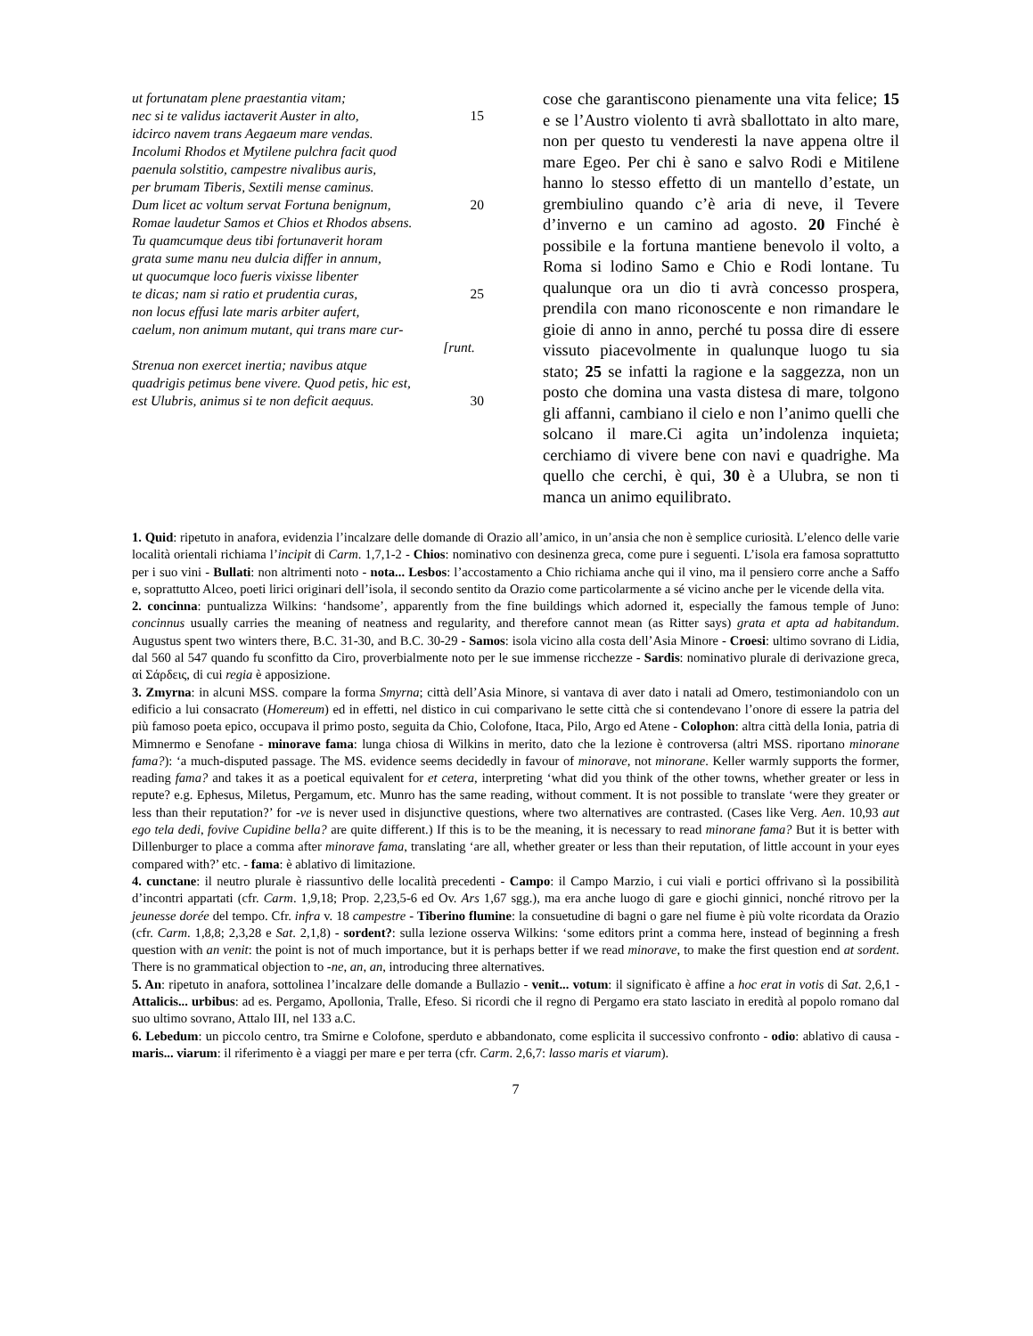ut fortunatam plene praestantia vitam;
nec si te validus iactaverit Auster in alto, 15
idcirco navem trans Aegaeum mare vendas.
Incolumi Rhodos et Mytilene pulchra facit quod
paenula solstitio, campestre nivalibus auris,
per brumam Tiberis, Sextili mense caminus.
Dum licet ac voltum servat Fortuna benignum, 20
Romae laudetur Samos et Chios et Rhodos absens.
Tu quamcumque deus tibi fortunaverit horam
grata sume manu neu dulcia differ in annum,
ut quocumque loco fueris vixisse libenter
te dicas; nam si ratio et prudentia curas, 25
non locus effusi late maris arbiter aufert,
caelum, non animum mutant, qui trans mare cur-
[runt.
Strenua non exercet inertia; navibus atque
quadrigis petimus bene vivere. Quod petis, hic est,
est Ulubris, animus si te non deficit aequus. 30
cose che garantiscono pienamente una vita felice; 15 e se l’Austro violento ti avrà sballottato in alto mare, non per questo tu venderesti la nave appena oltre il mare Egeo. Per chi è sano e salvo Rodi e Mitilene hanno lo stesso effetto di un mantello d’estate, un grembiulino quando c’è aria di neve, il Tevere d’inverno e un camino ad agosto. 20 Finché è possibile e la fortuna mantiene benevolo il volto, a Roma si lodino Samo e Chio e Rodi lontane. Tu qualunque ora un dio ti avrà concesso prospera, prendila con mano riconoscente e non rimandare le gioie di anno in anno, perché tu possa dire di essere vissuto piacevolmente in qualunque luogo tu sia stato; 25 se infatti la ragione e la saggezza, non un posto che domina una vasta distesa di mare, tolgono gli affanni, cambiano il cielo e non l’animo quelli che solcano il mare.Ci agita un’indolenza inquieta; cerchiamo di vivere bene con navi e quadrighe. Ma quello che cerchi, è qui, 30 è a Ulubra, se non ti manca un animo equilibrato.
1. Quid: ripetuto in anafora, evidenzia l’incalzare delle domande di Orazio all’amico, in un’ansia che non è semplice curiosità. L’elenco delle varie località orientali richiama l’incipit di Carm. 1,7,1-2 - Chios: nominativo con desinenza greca, come pure i seguenti. L’isola era famosa soprattutto per i suo vini - Bullati: non altrimenti noto - nota... Lesbos: l’accostamento a Chio richiama anche qui il vino, ma il pensiero corre anche a Saffo e, soprattutto Alceo, poeti lirici originari dell’isola, il secondo sentito da Orazio come particolarmente a sé vicino anche per le vicende della vita.
2. concinna: puntualizza Wilkins: ‘handsome’, apparently from the fine buildings which adorned it, especially the famous temple of Juno: concinnus usually carries the meaning of neatness and regularity, and therefore cannot mean (as Ritter says) grata et apta ad habitandum. Augustus spent two winters there, B.C. 31-30, and B.C. 30-29 - Samos: isola vicino alla costa dell’Asia Minore - Croesi: ultimo sovrano di Lidia, dal 560 al 547 quando fu sconfitto da Ciro, proverbialmente noto per le sue immense ricchezze - Sardis: nominativo plurale di derivazione greca, αἱ Σάρδεις, di cui regia è apposizione.
3. Zmyrna: in alcuni MSS. compare la forma Smyrna; città dell’Asia Minore, si vantava di aver dato i natali ad Omero, testimoniandolo con un edificio a lui consacrato (Homereum) ed in effetti, nel distico in cui comparivano le sette città che si contendevano l’onore di essere la patria del più famoso poeta epico, occupava il primo posto, seguita da Chio, Colofone, Itaca, Pilo, Argo ed Atene - Colophon: altra città della Ionia, patria di Mimnermo e Senofane - minorave fama: lunga chiosa di Wilkins in merito, dato che la lezione è controversa (altri MSS. riportano minorane fama?): ‘a much-disputed passage. The MS. evidence seems decidedly in favour of minorave, not minorane. Keller warmly supports the former, reading fama? and takes it as a poetical equivalent for et cetera, interpreting ‘what did you think of the other towns, whether greater or less in repute? e.g. Ephesus, Miletus, Pergamum, etc. Munro has the same reading, without comment. It is not possible to translate ‘were they greater or less than their reputation?’ for -ve is never used in disjunctive questions, where two alternatives are contrasted. (Cases like Verg. Aen. 10,93 aut ego tela dedi, fovive Cupidine bella? are quite different.) If this is to be the meaning, it is necessary to read minorane fama? But it is better with Dillenburger to place a comma after minorave fama, translating ‘are all, whether greater or less than their reputation, of little account in your eyes compared with?’ etc. - fama: è ablativo di limitazione.
4. cunctane: il neutro plurale è riassuntivo delle località precedenti - Campo: il Campo Marzio, i cui viali e portici offrivano sì la possibilità d’incontri appartati (cfr. Carm. 1,9,18; Prop. 2,23,5-6 ed Ov. Ars 1,67 sgg.), ma era anche luogo di gare e giochi ginnici, nonché ritrovo per la jeunesse dorée del tempo. Cfr. infra v. 18 campestre - Tiberino flumine: la consuetudine di bagni o gare nel fiume è più volte ricordata da Orazio (cfr. Carm. 1,8,8; 2,3,28 e Sat. 2,1,8) - sordent?: sulla lezione osserva Wilkins: ‘some editors print a comma here, instead of beginning a fresh question with an venit: the point is not of much importance, but it is perhaps better if we read minorave, to make the first question end at sordent. There is no grammatical objection to -ne, an, an, introducing three alternatives.
5. An: ripetuto in anafora, sottolinea l’incalzare delle domande a Bullazio - venit... votum: il significato è affine a hoc erat in votis di Sat. 2,6,1 - Attalicis... urbibus: ad es. Pergamo, Apollonia, Tralle, Efeso. Si ricordi che il regno di Pergamo era stato lasciato in eredità al popolo romano dal suo ultimo sovrano, Attalo III, nel 133 a.C.
6. Lebedum: un piccolo centro, tra Smirne e Colofone, sperduto e abbandonato, come esplicita il successivo confronto - odio: ablativo di causa - maris... viarum: il riferimento è a viaggi per mare e per terra (cfr. Carm. 2,6,7: lasso maris et viarum).
7